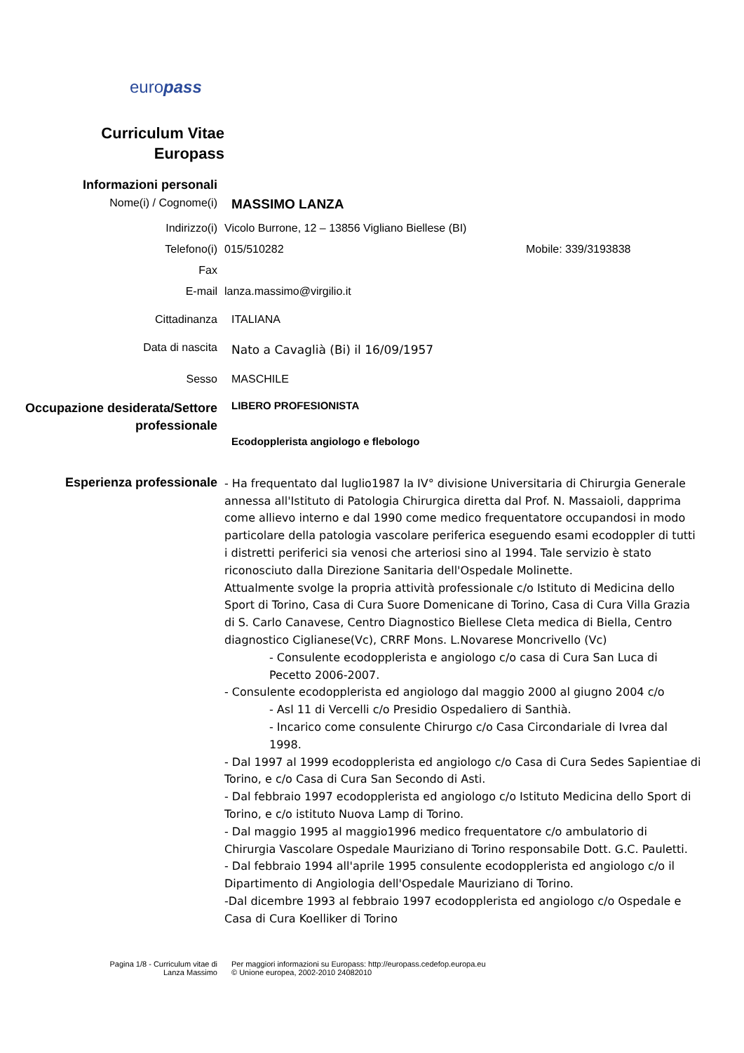europass
Curriculum Vitae
Europass
Informazioni personali
Nome(i) / Cognome(i)
MASSIMO LANZA
Indirizzo(i) Vicolo Burrone, 12 – 13856 Vigliano Biellese (BI)
Telefono(i) 015/510282 Mobile: 339/3193838
Fax
E-mail lanza.massimo@virgilio.it
Cittadinanza ITALIANA
Data di nascita
Nato a Cavaglià (Bi) il 16/09/1957
Sesso MASCHILE
Occupazione desiderata/Settore professionale
LIBERO PROFESIONISTA
Ecodopplerista angiologo e flebologo
Esperienza professionale
- Ha frequentato dal luglio1987 la IV° divisione Universitaria di Chirurgia Generale annessa all'Istituto di Patologia Chirurgica diretta dal Prof. N. Massaioli, dapprima come allievo interno e dal 1990 come medico frequentatore occupandosi in modo particolare della patologia vascolare periferica eseguendo esami ecodoppler di tutti i distretti periferici sia venosi che arteriosi sino al 1994. Tale servizio è stato riconosciuto dalla Direzione Sanitaria dell'Ospedale Molinette.
Attualmente svolge la propria attività professionale c/o Istituto di Medicina dello Sport di Torino, Casa di Cura Suore Domenicane di Torino, Casa di Cura Villa Grazia di S. Carlo Canavese, Centro Diagnostico Biellese Cleta medica di Biella, Centro diagnostico Ciglianese(Vc), CRRF Mons. L.Novarese Moncrivello (Vc)
- Consulente ecodopplerista e angiologo c/o casa di Cura San Luca di Pecetto 2006-2007.
- Consulente ecodopplerista ed angiologo dal maggio 2000 al giugno 2004 c/o
- Asl 11 di Vercelli c/o Presidio Ospedaliero di Santhià.
- Incarico come consulente Chirurgo c/o Casa Circondariale di Ivrea dal 1998.
- Dal 1997 al 1999 ecodopplerista ed angiologo c/o Casa di Cura Sedes Sapientiae di Torino, e c/o Casa di Cura San Secondo di Asti.
- Dal febbraio 1997 ecodopplerista ed angiologo c/o Istituto Medicina dello Sport di Torino, e c/o istituto Nuova Lamp di Torino.
- Dal maggio 1995 al maggio1996 medico frequentatore c/o ambulatorio di Chirurgia Vascolare Ospedale Mauriziano di Torino responsabile Dott. G.C. Pauletti.
- Dal febbraio 1994 all'aprile 1995 consulente ecodopplerista ed angiologo c/o il Dipartimento di Angiologia dell'Ospedale Mauriziano di Torino.
-Dal dicembre 1993 al febbraio 1997 ecodopplerista ed angiologo c/o Ospedale e Casa di Cura Koelliker di Torino
Pagina 1/8 - Curriculum vitae di
Lanza Massimo
Per maggiori informazioni su Europass: http://europass.cedefop.europa.eu
© Unione europea, 2002-2010 24082010